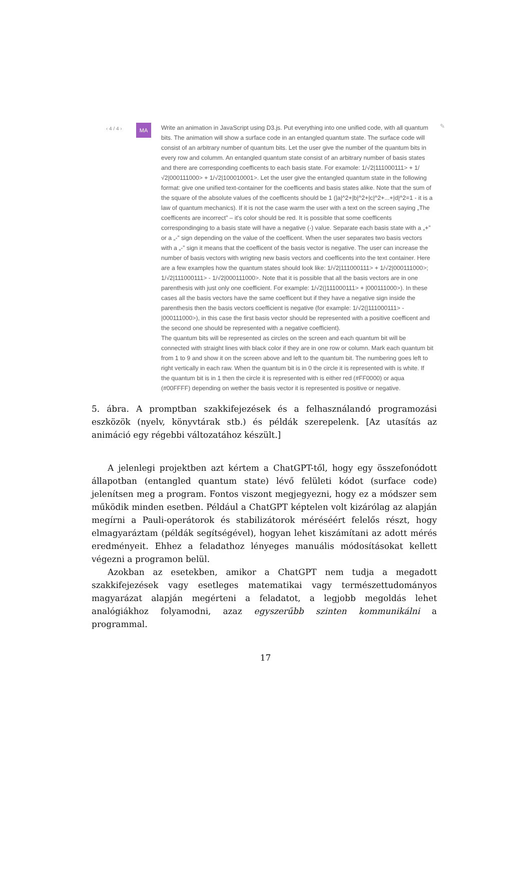‹ 4 / 4 ›
MA
Write an animation in JavaScript using D3.js. Put everything into one unified code, with all quantum bits. The animation will show a surface code in an entangled quantum state. The surface code will consist of an arbitrary number of quantum bits. Let the user give the number of the quantum bits in every row and columm. An entangled quantum state consist of an arbitrary number of basis states and there are corresponding coefficents to each basis state. For examole: 1/√2|111000111> + 1/√2|000111000> + 1/√2|100010001>. Let the user give the entangled quantum state in the following format: give one unified text-container for the coefficents and basis states alike. Note that the sum of the square of the absolute values of the coefficents should be 1 (|a|^2+|b|^2+|c|^2+...+|d|^2=1 - it is a law of quantum mechanics). If it is not the case warm the user with a text on the screen saying „The coefficents are incorrect” – it's color should be red. It is possible that some coefficents correspondinging to a basis state will have a negative (-) value. Separate each basis state with a „+” or a „-” sign depending on the value of the coefficent. When the user separates two basis vectors with a „-” sign it means that the coefficent of the basis vector is negative. The user can increase the number of basis vectors with wrigting new basis vectors and coefficents into the text container. Here are a few examples how the quantum states should look like: 1/√2|111000111> + 1/√2|000111000>; 1/√2|111000111> - 1/√2|000111000>. Note that it is possible that all the basis vectors are in one parenthesis with just only one coefficient. For example: 1/√2(|111000111> + |000111000>). In these cases all the basis vectors have the same coefficent but if they have a negative sign inside the parenthesis then the basis vectors coefficient is negative (for example: 1/√2(|111000111> - |000111000>), in this case the first basis vector should be represented with a positive coefficent and the second one should be represented with a negative coefficient).
The quantum bits will be represented as circles on the screen and each quantum bit will be connected with straight lines with black color if they are in one row or column. Mark each quantum bit from 1 to 9 and show it on the screen above and left to the quantum bit. The numbering goes left to right vertically in each raw. When the quantum bit is in 0 the circle it is represented with is white. If the quantum bit is in 1 then the circle it is represented with is either red (#FF0000) or aqua (#00FFFF) depending on wether the basis vector it is represented is positive or negative.
✎
5. ábra. A promptban szakkifejezések és a felhasználandó programozási eszközök (nyelv, könyvtárak stb.) és példák szerepelenk. [Az utasítás az animáció egy régebbi változatához készült.]
A jelenlegi projektben azt kértem a ChatGPT-től, hogy egy összefonódott állapotban (entangled quantum state) lévő felületi kódot (surface code) jelenítsen meg a program. Fontos viszont megjegyezni, hogy ez a módszer sem működik minden esetben. Például a ChatGPT képtelen volt kizárólag az alapján megírni a Pauli-operátorok és stabilizátorok méréséért felelős részt, hogy elmagyaráztam (példák segítségével), hogyan lehet kiszámítani az adott mérés eredményeit. Ehhez a feladathoz lényeges manuális módosításokat kellett végezni a programon belül.
Azokban az esetekben, amikor a ChatGPT nem tudja a megadott szakkifejezések vagy esetleges matematikai vagy természettudományos magyarázat alapján megérteni a feladatot, a legjobb megoldás lehet analógiákhoz folyamodni, azaz egyszerűbb szinten kommunikálni a programmal.
17